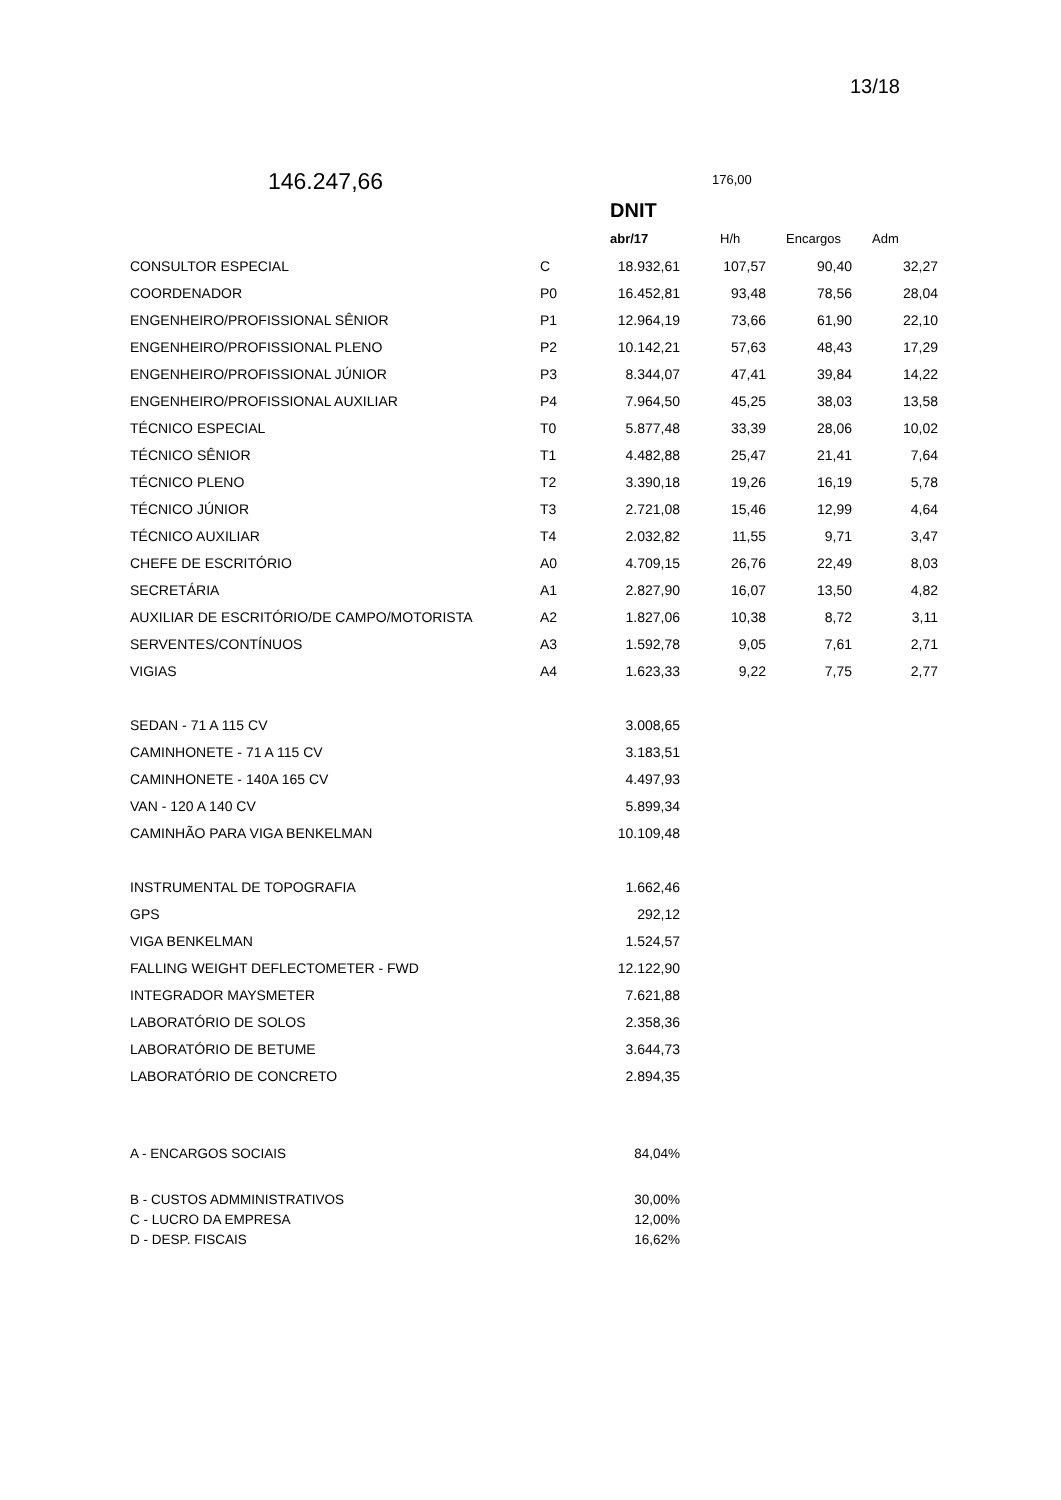13/18
146.247,66
176,00
| | | DNIT | | | |
| | | abr/17 | H/h | Encargos | Adm |
| CONSULTOR ESPECIAL | C | 18.932,61 | 107,57 | 90,40 | 32,27 |
| COORDENADOR | P0 | 16.452,81 | 93,48 | 78,56 | 28,04 |
| ENGENHEIRO/PROFISSIONAL SÊNIOR | P1 | 12.964,19 | 73,66 | 61,90 | 22,10 |
| ENGENHEIRO/PROFISSIONAL PLENO | P2 | 10.142,21 | 57,63 | 48,43 | 17,29 |
| ENGENHEIRO/PROFISSIONAL JÚNIOR | P3 | 8.344,07 | 47,41 | 39,84 | 14,22 |
| ENGENHEIRO/PROFISSIONAL AUXILIAR | P4 | 7.964,50 | 45,25 | 38,03 | 13,58 |
| TÉCNICO ESPECIAL | T0 | 5.877,48 | 33,39 | 28,06 | 10,02 |
| TÉCNICO SÊNIOR | T1 | 4.482,88 | 25,47 | 21,41 | 7,64 |
| TÉCNICO PLENO | T2 | 3.390,18 | 19,26 | 16,19 | 5,78 |
| TÉCNICO JÚNIOR | T3 | 2.721,08 | 15,46 | 12,99 | 4,64 |
| TÉCNICO AUXILIAR | T4 | 2.032,82 | 11,55 | 9,71 | 3,47 |
| CHEFE DE ESCRITÓRIO | A0 | 4.709,15 | 26,76 | 22,49 | 8,03 |
| SECRETÁRIA | A1 | 2.827,90 | 16,07 | 13,50 | 4,82 |
| AUXILIAR DE ESCRITÓRIO/DE CAMPO/MOTORISTA | A2 | 1.827,06 | 10,38 | 8,72 | 3,11 |
| SERVENTES/CONTÍNUOS | A3 | 1.592,78 | 9,05 | 7,61 | 2,71 |
| VIGIAS | A4 | 1.623,33 | 9,22 | 7,75 | 2,77 |
| SEDAN - 71 A 115 CV | | 3.008,65 | | | |
| CAMINHONETE - 71 A 115 CV | | 3.183,51 | | | |
| CAMINHONETE - 140A 165 CV | | 4.497,93 | | | |
| VAN - 120 A 140 CV | | 5.899,34 | | | |
| CAMINHÃO PARA VIGA BENKELMAN | | 10.109,48 | | | |
| INSTRUMENTAL DE TOPOGRAFIA | | 1.662,46 | | | |
| GPS | | 292,12 | | | |
| VIGA BENKELMAN | | 1.524,57 | | | |
| FALLING WEIGHT DEFLECTOMETER - FWD | | 12.122,90 | | | |
| INTEGRADOR MAYSMETER | | 7.621,88 | | | |
| LABORATÓRIO DE SOLOS | | 2.358,36 | | | |
| LABORATÓRIO DE BETUME | | 3.644,73 | | | |
| LABORATÓRIO DE CONCRETO | | 2.894,35 | | | |
| A - ENCARGOS SOCIAIS | | 84,04% | | | |
| B - CUSTOS ADMMINISTRATIVOS | | 30,00% | | | |
| C - LUCRO DA EMPRESA | | 12,00% | | | |
| D - DESP. FISCAIS | | 16,62% | | | |